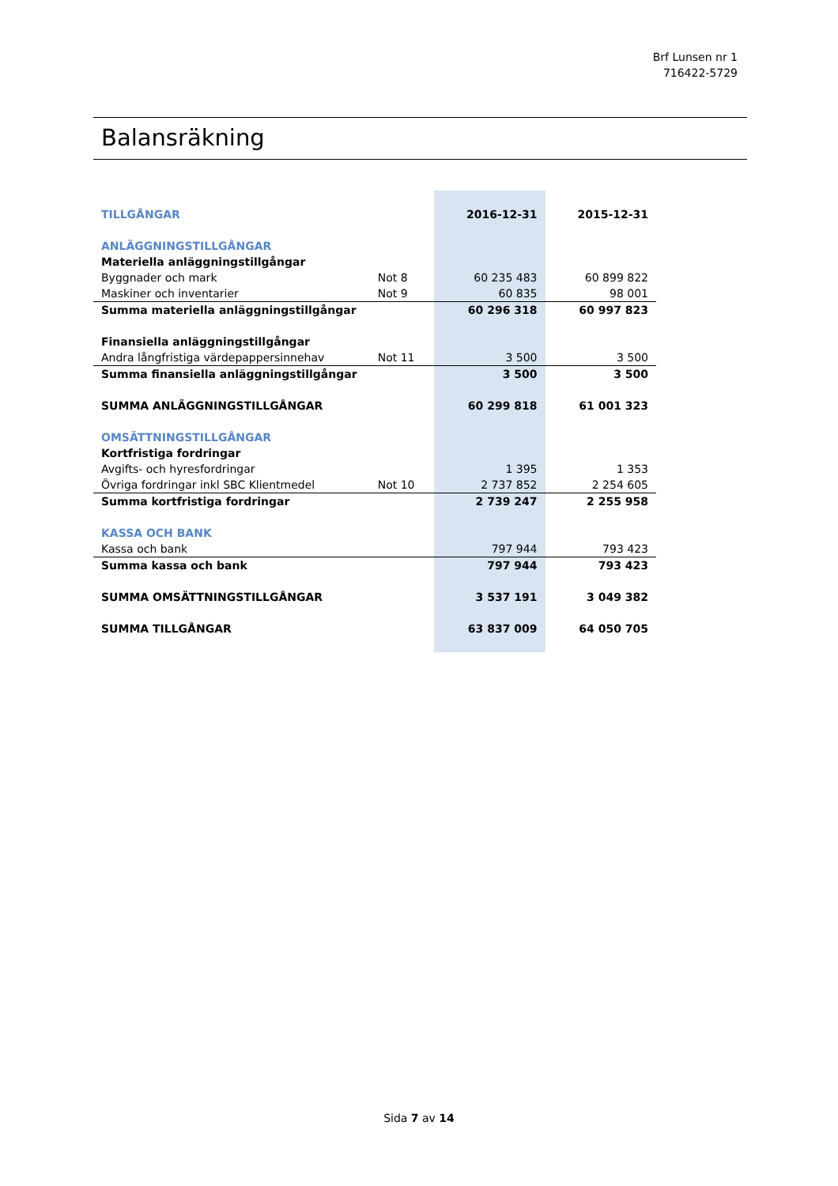Brf Lunsen nr 1
716422-5729
Balansräkning
| TILLGÅNGAR | | 2016-12-31 | 2015-12-31 |
| ANLÄGGNINGSTILLGÅNGAR | | | |
| Materiella anläggningstillgångar | | | |
| Byggnader och mark | Not 8 | 60 235 483 | 60 899 822 |
| Maskiner och inventarier | Not 9 | 60 835 | 98 001 |
| Summa materiella anläggningstillgångar | | 60 296 318 | 60 997 823 |
| Finansiella anläggningstillgångar | | | |
| Andra långfristiga värdepappersinnehav | Not 11 | 3 500 | 3 500 |
| Summa finansiella anläggningstillgångar | | 3 500 | 3 500 |
| SUMMA ANLÄGGNINGSTILLGÅNGAR | | 60 299 818 | 61 001 323 |
| OMSÄTTNINGSTILLGÅNGAR | | | |
| Kortfristiga fordringar | | | |
| Avgifts- och hyresfordringar | | 1 395 | 1 353 |
| Övriga fordringar inkl SBC Klientmedel | Not 10 | 2 737 852 | 2 254 605 |
| Summa kortfristiga fordringar | | 2 739 247 | 2 255 958 |
| KASSA OCH BANK | | | |
| Kassa och bank | | 797 944 | 793 423 |
| Summa kassa och bank | | 797 944 | 793 423 |
| SUMMA OMSÄTTNINGSTILLGÅNGAR | | 3 537 191 | 3 049 382 |
| SUMMA TILLGÅNGAR | | 63 837 009 | 64 050 705 |
Sida 7 av 14